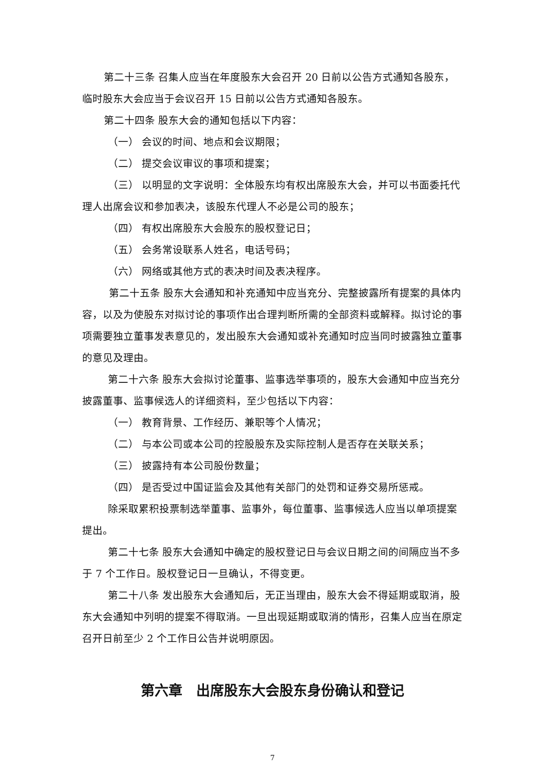第二十三条 召集人应当在年度股东大会召开 20 日前以公告方式通知各股东，临时股东大会应当于会议召开 15 日前以公告方式通知各股东。
第二十四条 股东大会的通知包括以下内容：
（一） 会议的时间、地点和会议期限；
（二） 提交会议审议的事项和提案；
（三） 以明显的文字说明：全体股东均有权出席股东大会，并可以书面委托代理人出席会议和参加表决，该股东代理人不必是公司的股东；
（四） 有权出席股东大会股东的股权登记日；
（五） 会务常设联系人姓名，电话号码；
（六） 网络或其他方式的表决时间及表决程序。
第二十五条 股东大会通知和补充通知中应当充分、完整披露所有提案的具体内容，以及为使股东对拟讨论的事项作出合理判断所需的全部资料或解释。拟讨论的事项需要独立董事发表意见的，发出股东大会通知或补充通知时应当同时披露独立董事的意见及理由。
第二十六条 股东大会拟讨论董事、监事选举事项的，股东大会通知中应当充分披露董事、监事候选人的详细资料，至少包括以下内容：
（一） 教育背景、工作经历、兼职等个人情况；
（二） 与本公司或本公司的控股股东及实际控制人是否存在关联关系；
（三） 披露持有本公司股份数量；
（四） 是否受过中国证监会及其他有关部门的处罚和证券交易所惩戒。
除采取累积投票制选举董事、监事外，每位董事、监事候选人应当以单项提案提出。
第二十七条 股东大会通知中确定的股权登记日与会议日期之间的间隔应当不多于 7 个工作日。股权登记日一旦确认，不得变更。
第二十八条 发出股东大会通知后，无正当理由，股东大会不得延期或取消，股东大会通知中列明的提案不得取消。一旦出现延期或取消的情形，召集人应当在原定召开日前至少 2 个工作日公告并说明原因。
第六章　出席股东大会股东身份确认和登记
7